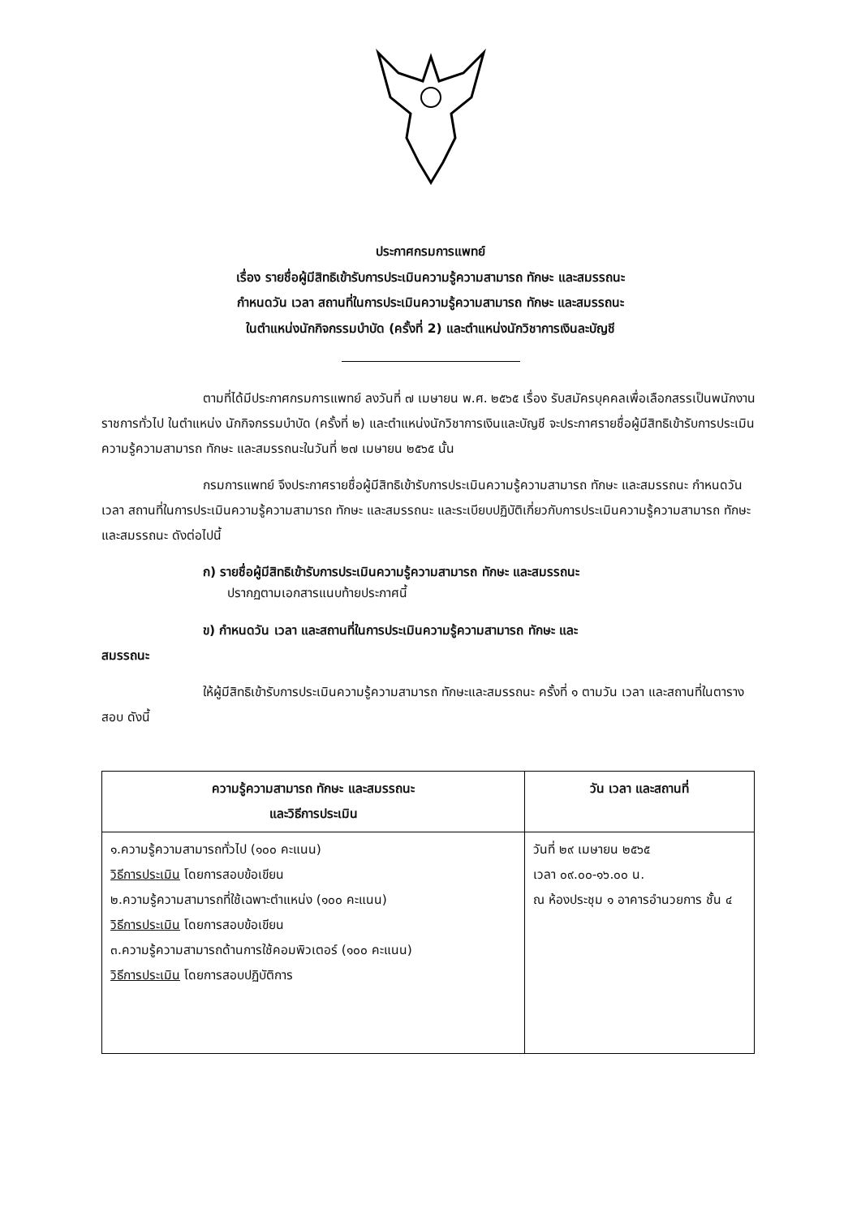ประกาศกรมการแพทย์
เรื่อง รายชื่อผู้มีสิทธิเข้ารับการประเมินความรู้ความสามารถ ทักษะ และสมรรถนะ
กำหนดวัน เวลา สถานที่ในการประเมินความรู้ความสามารถ ทักษะ และสมรรถนะ
ในตำแหน่งนักกิจกรรมบำบัด (ครั้งที่ 2) และตำแหน่งนักวิชาการเงินละบัญชี
ตามที่ได้มีประกาศกรมการแพทย์ ลงวันที่ ๗ เมษายน พ.ศ. ๒๕๖๕ เรื่อง รับสมัครบุคคลเพื่อเลือกสรรเป็นพนักงานราชการทั่วไป ในตำแหน่ง นักกิจกรรมบำบัด (ครั้งที่ ๒) และตำแหน่งนักวิชาการเงินและบัญชี จะประกาศรายชื่อผู้มีสิทธิเข้ารับการประเมินความรู้ความสามารถ ทักษะ และสมรรถนะในวันที่ ๒๗ เมษายน ๒๕๖๕ นั้น
กรมการแพทย์ จึงประกาศรายชื่อผู้มีสิทธิเข้ารับการประเมินความรู้ความสามารถ ทักษะ และสมรรถนะ กำหนดวัน เวลา สถานที่ในการประเมินความรู้ความสามารถ ทักษะ และสมรรถนะ และระเบียบปฏิบัติเกี่ยวกับการประเมินความรู้ความสามารถ ทักษะ และสมรรถนะ ดังต่อไปนี้
ก) รายชื่อผู้มีสิทธิเข้ารับการประเมินความรู้ความสามารถ ทักษะ และสมรรถนะ
ปรากฏตามเอกสารแนบท้ายประกาศนี้
ข) กำหนดวัน เวลา และสถานที่ในการประเมินความรู้ความสามารถ ทักษะ และ
สมรรถนะ
ให้ผู้มีสิทธิเข้ารับการประเมินความรู้ความสามารถ ทักษะและสมรรถนะ ครั้งที่ ๑ ตามวัน เวลา และสถานที่ในตารางสอบ ดังนี้
| ความรู้ความสามารถ ทักษะ และสมรรถนะ และวิธีการประเมิน | วัน เวลา และสถานที่ |
| --- | --- |
| ๑.ความรู้ความสามารถทั่วไป (๑๐๐ คะแนน) วิธีการประเมิน โดยการสอบข้อเขียน ๒.ความรู้ความสามารถที่ใช้เฉพาะตำแหน่ง (๑๐๐ คะแนน) วิธีการประเมิน โดยการสอบข้อเขียน ๓.ความรู้ความสามารถด้านการใช้คอมพิวเตอร์ (๑๐๐ คะแนน) วิธีการประเมิน โดยการสอบปฏิบัติการ | วันที่ ๒๙ เมษายน ๒๕๖๕ เวลา ๐๙.๐๐-๑๖.๐๐ น. ณ ห้องประชุม ๑ อาคารอำนวยการ ชั้น ๔ |